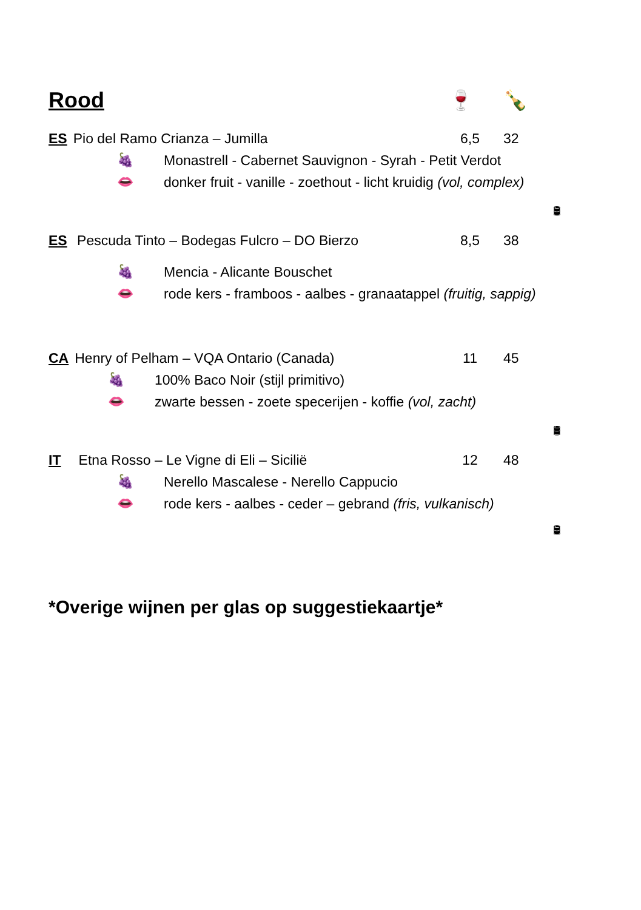Rood 🍷 🍾
ES Pio del Ramo Crianza – Jumilla 6,5 32
🍇
Monastrell - Cabernet Sauvignon - Syrah - Petit Verdot
👄
donker fruit - vanille - zoethout - licht kruidig (vol, complex)
🛢
ES Pescuda Tinto – Bodegas Fulcro – DO Bierzo 8,5 38
🍇
Mencia - Alicante Bouschet
👄
rode kers - framboos - aalbes - granaatappel (fruitig, sappig)
CA Henry of Pelham – VQA Ontario (Canada) 11 45
🍇
100% Baco Noir (stijl primitivo)
👄
zwarte bessen - zoete specerijen - koffie (vol, zacht)
🛢
IT Etna Rosso – Le Vigne di Eli – Sicilië 12 48
🍇
Nerello Mascalese - Nerello Cappucio
👄
rode kers - aalbes - ceder – gebrand (fris, vulkanisch)
🛢
*Overige wijnen per glas op suggestiekaartje*